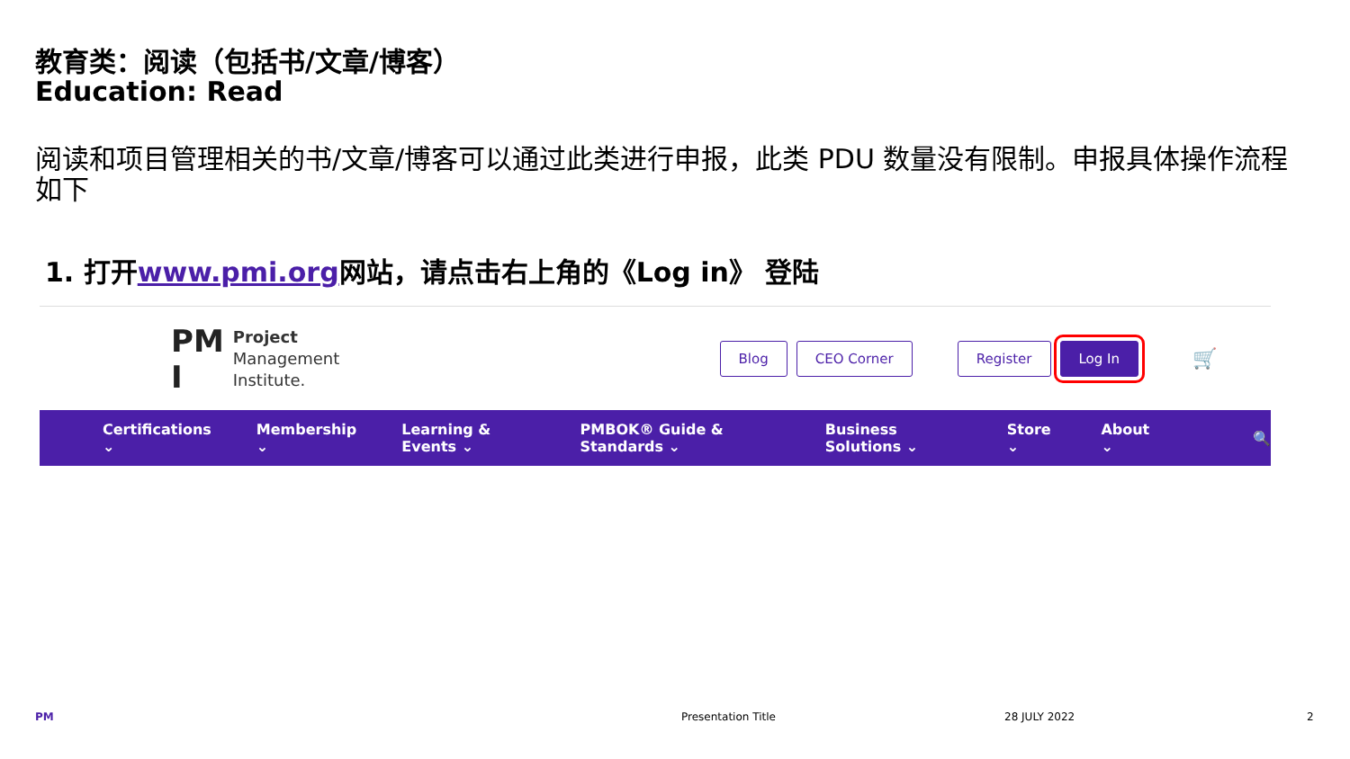教育类：阅读（包括书/文章/博客）
Education: Read
阅读和项目管理相关的书/文章/博客可以通过此类进行申报，此类 PDU 数量没有限制。申报具体操作流程如下
1. 打开www.pmi.org网站，请点击右上角的《Log in》 登陆
PM
I
Project
Management
Institute.
Blog CEO Corner Register Log In 🛒
Certifications ⌄ Membership ⌄ Learning & Events ⌄ PMBOK® Guide & Standards ⌄ Business Solutions ⌄ Store ⌄ About ⌄ 🔍
PM Presentation Title 28 JULY 2022 2